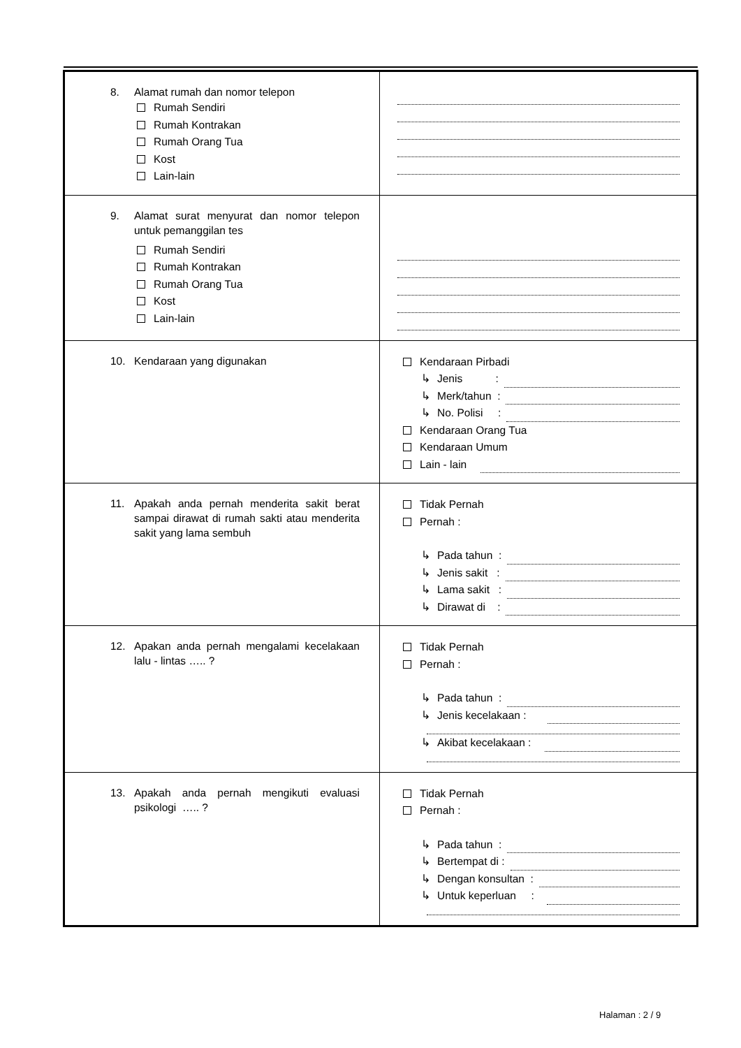| 8. Alamat rumah dan nomor telepon Rumah Sendiri Rumah Kontrakan Rumah Orang Tua Kost Lain-lain | |
| 9. Alamat surat menyurat dan nomor telepon untuk pemanggilan tes Rumah Sendiri Rumah Kontrakan Rumah Orang Tua Kost Lain-lain | |
| 10. Kendaraan yang digunakan | Kendaraan Pirbadi ↳ Jenis : ↳ Merk/tahun : ↳ No. Polisi : Kendaraan Orang Tua Kendaraan Umum Lain - lain |
| 11. Apakah anda pernah menderita sakit berat sampai dirawat di rumah sakti atau menderita sakit yang lama sembuh | Tidak Pernah Pernah : ↳ Pada tahun : ↳ Jenis sakit : ↳ Lama sakit : ↳ Dirawat di : |
| 12. Apakan anda pernah mengalami kecelakaan lalu - lintas ….. ? | Tidak Pernah Pernah : ↳ Pada tahun : ↳ Jenis kecelakaan : ↳ Akibat kecelakaan : |
| 13. Apakah anda pernah mengikuti evaluasi psikologi ….. ? | Tidak Pernah Pernah : ↳ Pada tahun : ↳ Bertempat di : ↳ Dengan konsultan : ↳ Untuk keperluan : |
Halaman : 2 / 9